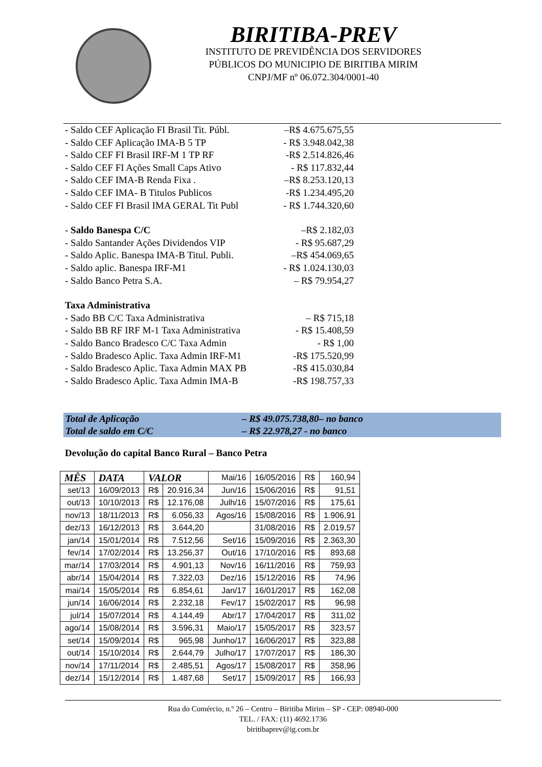BIRITIBA-PREV
INSTITUTO DE PREVIDÊNCIA DOS SERVIDORES
PÚBLICOS DO MUNICIPIO DE BIRITIBA MIRIM
CNPJ/MF nº 06.072.304/0001-40
- Saldo CEF Aplicação FI Brasil Tit. Públ. –R$ 4.675.675,55
- Saldo CEF Aplicação IMA-B 5 TP - R$ 3.948.042,38
- Saldo CEF FI Brasil IRF-M 1 TP RF -R$ 2.514.826,46
- Saldo CEF FI Ações Small Caps Ativo - R$ 117.832,44
- Saldo CEF IMA-B Renda Fixa . –R$ 8.253.120,13
- Saldo CEF IMA- B Titulos Publicos -R$ 1.234.495,20
- Saldo CEF FI Brasil IMA GERAL Tit Publ - R$ 1.744.320,60
- Saldo Banespa C/C –R$ 2.182,03
- Saldo Santander Ações Dividendos VIP - R$ 95.687,29
- Saldo Aplic. Banespa IMA-B Titul. Publi. –R$ 454.069,65
- Saldo aplic. Banespa IRF-M1 - R$ 1.024.130,03
- Saldo Banco Petra S.A. – R$ 79.954,27
Taxa Administrativa
- Sado BB C/C Taxa Administrativa – R$ 715,18
- Saldo BB RF IRF M-1 Taxa Administrativa - R$ 15.408,59
- Saldo Banco Bradesco C/C Taxa Admin - R$ 1,00
- Saldo Bradesco Aplic. Taxa Admin IRF-M1 -R$ 175.520,99
- Saldo Bradesco Aplic. Taxa Admin MAX PB -R$ 415.030,84
- Saldo Bradesco Aplic. Taxa Admin IMA-B -R$ 198.757,33
Total de Aplicação – R$ 49.075.738,80– no banco
Total de saldo em C/C – R$ 22.978,27 - no banco
Devolução do capital Banco Rural – Banco Petra
| MÊS | DATA | VALOR | | Mai/16 | 16/05/2016 | R$ | 160,94 |
| set/13 | 16/09/2013 | R$ | 20.916,34 | Jun/16 | 15/06/2016 | R$ | 91,51 |
| out/13 | 10/10/2013 | R$ | 12.176,08 | Julh/16 | 15/07/2016 | R$ | 175,61 |
| nov/13 | 18/11/2013 | R$ | 6.056,33 | Agos/16 | 15/08/2016 | R$ | 1.906,91 |
| dez/13 | 16/12/2013 | R$ | 3.644,20 | | 31/08/2016 | R$ | 2.019,57 |
| jan/14 | 15/01/2014 | R$ | 7.512,56 | Set/16 | 15/09/2016 | R$ | 2.363,30 |
| fev/14 | 17/02/2014 | R$ | 13.256,37 | Out/16 | 17/10/2016 | R$ | 893,68 |
| mar/14 | 17/03/2014 | R$ | 4.901,13 | Nov/16 | 16/11/2016 | R$ | 759,93 |
| abr/14 | 15/04/2014 | R$ | 7.322,03 | Dez/16 | 15/12/2016 | R$ | 74,96 |
| mai/14 | 15/05/2014 | R$ | 6.854,61 | Jan/17 | 16/01/2017 | R$ | 162,08 |
| jun/14 | 16/06/2014 | R$ | 2.232,18 | Fev/17 | 15/02/2017 | R$ | 96,98 |
| jul/14 | 15/07/2014 | R$ | 4.144,49 | Abr/17 | 17/04/2017 | R$ | 311,02 |
| ago/14 | 15/08/2014 | R$ | 3.596,31 | Maio/17 | 15/05/2017 | R$ | 323,57 |
| set/14 | 15/09/2014 | R$ | 965,98 | Junho/17 | 16/06/2017 | R$ | 323,88 |
| out/14 | 15/10/2014 | R$ | 2.644,79 | Julho/17 | 17/07/2017 | R$ | 186,30 |
| nov/14 | 17/11/2014 | R$ | 2.485,51 | Agos/17 | 15/08/2017 | R$ | 358,96 |
| dez/14 | 15/12/2014 | R$ | 1.487,68 | Set/17 | 15/09/2017 | R$ | 166,93 |
Rua do Comércio, n.º 26 – Centro – Biritiba Mirim – SP - CEP: 08940-000
TEL. / FAX: (11) 4692.1736
biritibaprev@ig.com.br